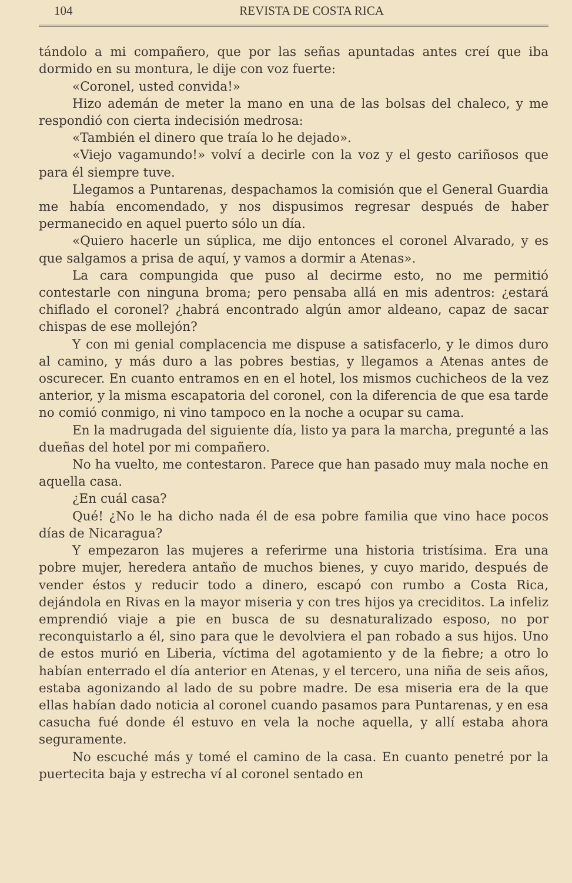104 REVISTA DE COSTA RICA
tándolo a mi compañero, que por las señas apuntadas antes creí que iba dormido en su montura, le dije con voz fuerte:
«Coronel, usted convida!»
Hizo ademán de meter la mano en una de las bolsas del chaleco, y me respondió con cierta indecisión medrosa:
«También el dinero que traía lo he dejado».
«Viejo vagamundo!» volví a decirle con la voz y el gesto cariñosos que para él siempre tuve.
Llegamos a Puntarenas, despachamos la comisión que el General Guardia me había encomendado, y nos dispusimos regresar después de haber permanecido en aquel puerto sólo un día.
«Quiero hacerle un súplica, me dijo entonces el coronel Alvarado, y es que salgamos a prisa de aquí, y vamos a dormir a Atenas».
La cara compungida que puso al decirme esto, no me permitió contestarle con ninguna broma; pero pensaba allá en mis adentros: ¿estará chiflado el coronel? ¿habrá encontrado algún amor aldeano, capaz de sacar chispas de ese mollejón?
Y con mi genial complacencia me dispuse a satisfacerlo, y le dimos duro al camino, y más duro a las pobres bestias, y llegamos a Atenas antes de oscurecer. En cuanto entramos en en el hotel, los mismos cuchicheos de la vez anterior, y la misma escapatoria del coronel, con la diferencia de que esa tarde no comió conmigo, ni vino tampoco en la noche a ocupar su cama.
En la madrugada del siguiente día, listo ya para la marcha, pregunté a las dueñas del hotel por mi compañero.
No ha vuelto, me contestaron. Parece que han pasado muy mala noche en aquella casa.
¿En cuál casa?
Qué! ¿No le ha dicho nada él de esa pobre familia que vino hace pocos días de Nicaragua?
Y empezaron las mujeres a referirme una historia tristísima. Era una pobre mujer, heredera antaño de muchos bienes, y cuyo marido, después de vender éstos y reducir todo a dinero, escapó con rumbo a Costa Rica, dejándola en Rivas en la mayor miseria y con tres hijos ya creciditos. La infeliz emprendió viaje a pie en busca de su desnaturalizado esposo, no por reconquistarlo a él, sino para que le devolviera el pan robado a sus hijos. Uno de estos murió en Liberia, víctima del agotamiento y de la fiebre; a otro lo habían enterrado el día anterior en Atenas, y el tercero, una niña de seis años, estaba agonizando al lado de su pobre madre. De esa miseria era de la que ellas habían dado noticia al coronel cuando pasamos para Puntarenas, y en esa casucha fué donde él estuvo en vela la noche aquella, y allí estaba ahora seguramente.
No escuché más y tomé el camino de la casa. En cuanto penetré por la puertecita baja y estrecha ví al coronel sentado en